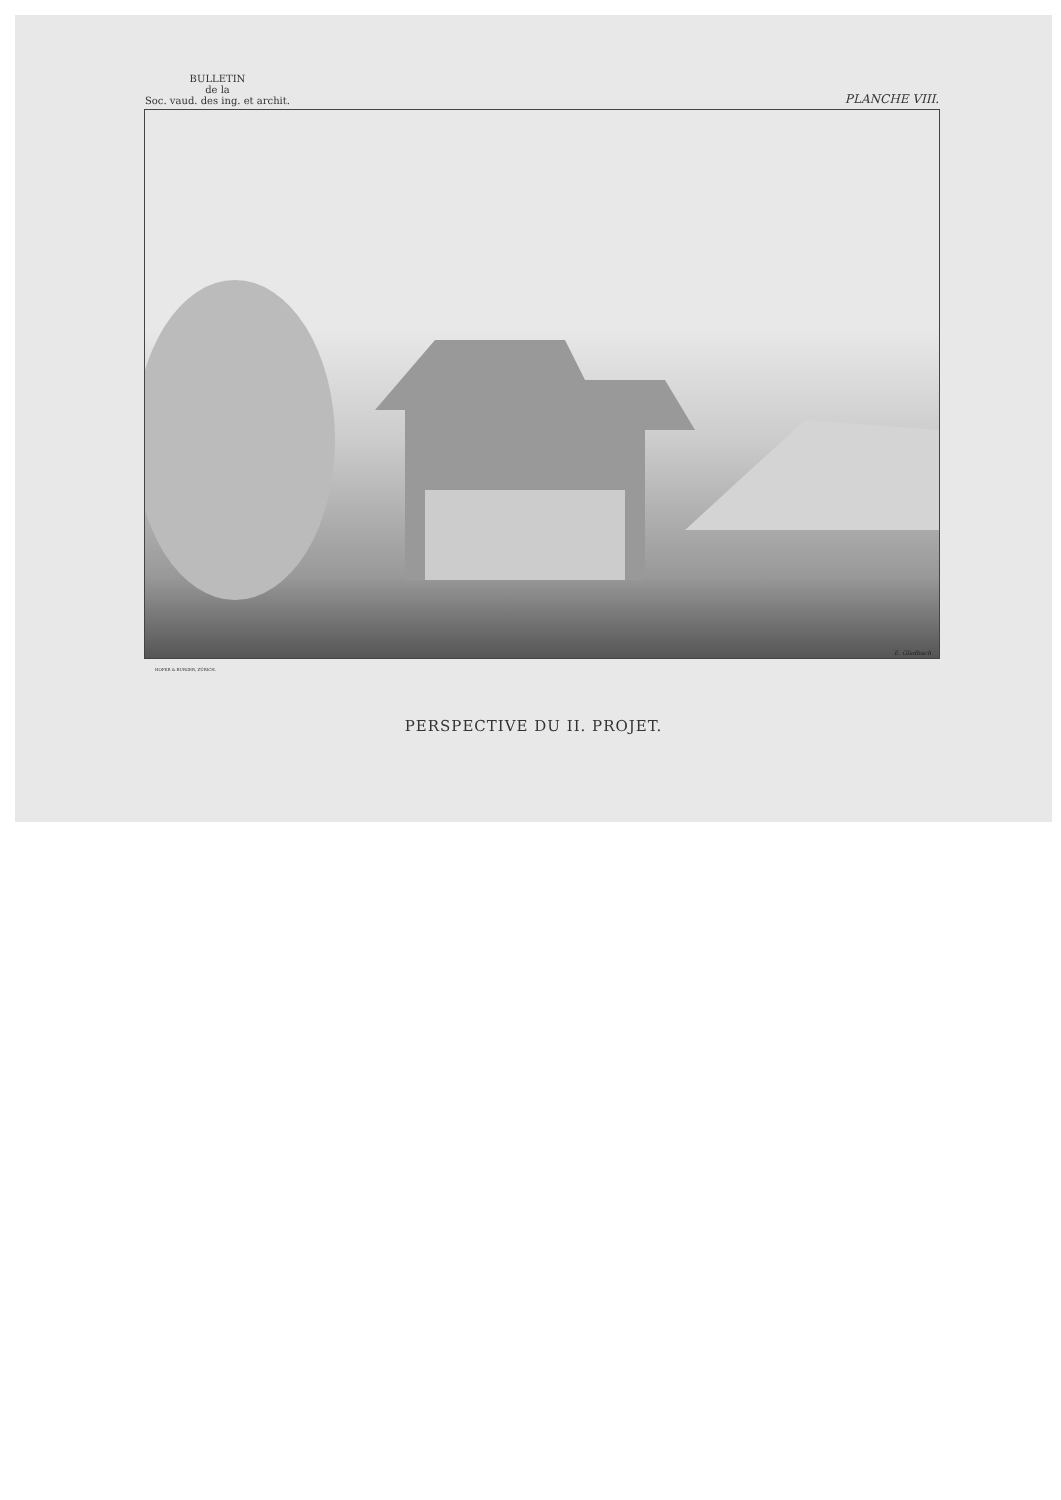BULLETIN
de la
Soc. vaud. des ing. et archit.
PLANCHE VIII.
E. Gladbach
HOFER & BURGER, ZÜRICH.
PERSPECTIVE DU II. PROJET.